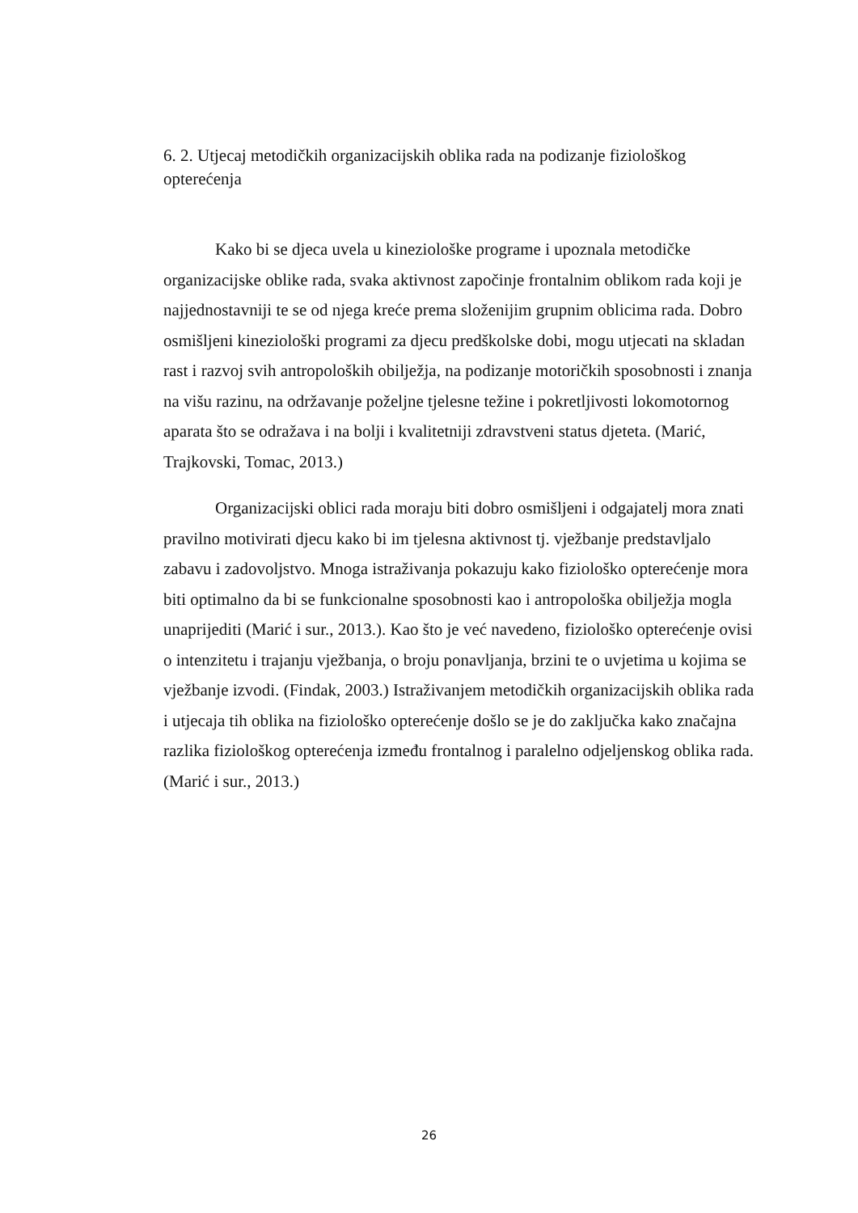6. 2. Utjecaj metodičkih organizacijskih oblika rada na podizanje fiziološkog opterećenja
Kako bi se djeca uvela u kineziološke programe i upoznala metodičke organizacijske oblike rada, svaka aktivnost započinje frontalnim oblikom rada koji je najjednostavniji te se od njega kreće prema složenijim grupnim oblicima rada. Dobro osmišljeni kineziološki programi za djecu predškolske dobi, mogu utjecati na skladan rast i razvoj svih antropoloških obilježja, na podizanje motoričkih sposobnosti i znanja na višu razinu, na održavanje poželjne tjelesne težine i pokretljivosti lokomotornog aparata što se odražava i na bolji i kvalitetniji zdravstveni status djeteta. (Marić, Trajkovski, Tomac, 2013.)
Organizacijski oblici rada moraju biti dobro osmišljeni i odgajatelj mora znati pravilno motivirati djecu kako bi im tjelesna aktivnost tj. vježbanje predstavljalo zabavu i zadovoljstvo. Mnoga istraživanja pokazuju kako fiziološko opterećenje mora biti optimalno da bi se funkcionalne sposobnosti kao i antropološka obilježja mogla unaprijediti (Marić i sur., 2013.). Kao što je već navedeno, fiziološko opterećenje ovisi o intenzitetu i trajanju vježbanja, o broju ponavljanja, brzini te o uvjetima u kojima se vježbanje izvodi. (Findak, 2003.) Istraživanjem metodičkih organizacijskih oblika rada i utjecaja tih oblika na fiziološko opterećenje došlo se je do zaključka kako značajna razlika fiziološkog opterećenja između frontalnog i paralelno odjeljenskog oblika rada. (Marić i sur., 2013.)
26